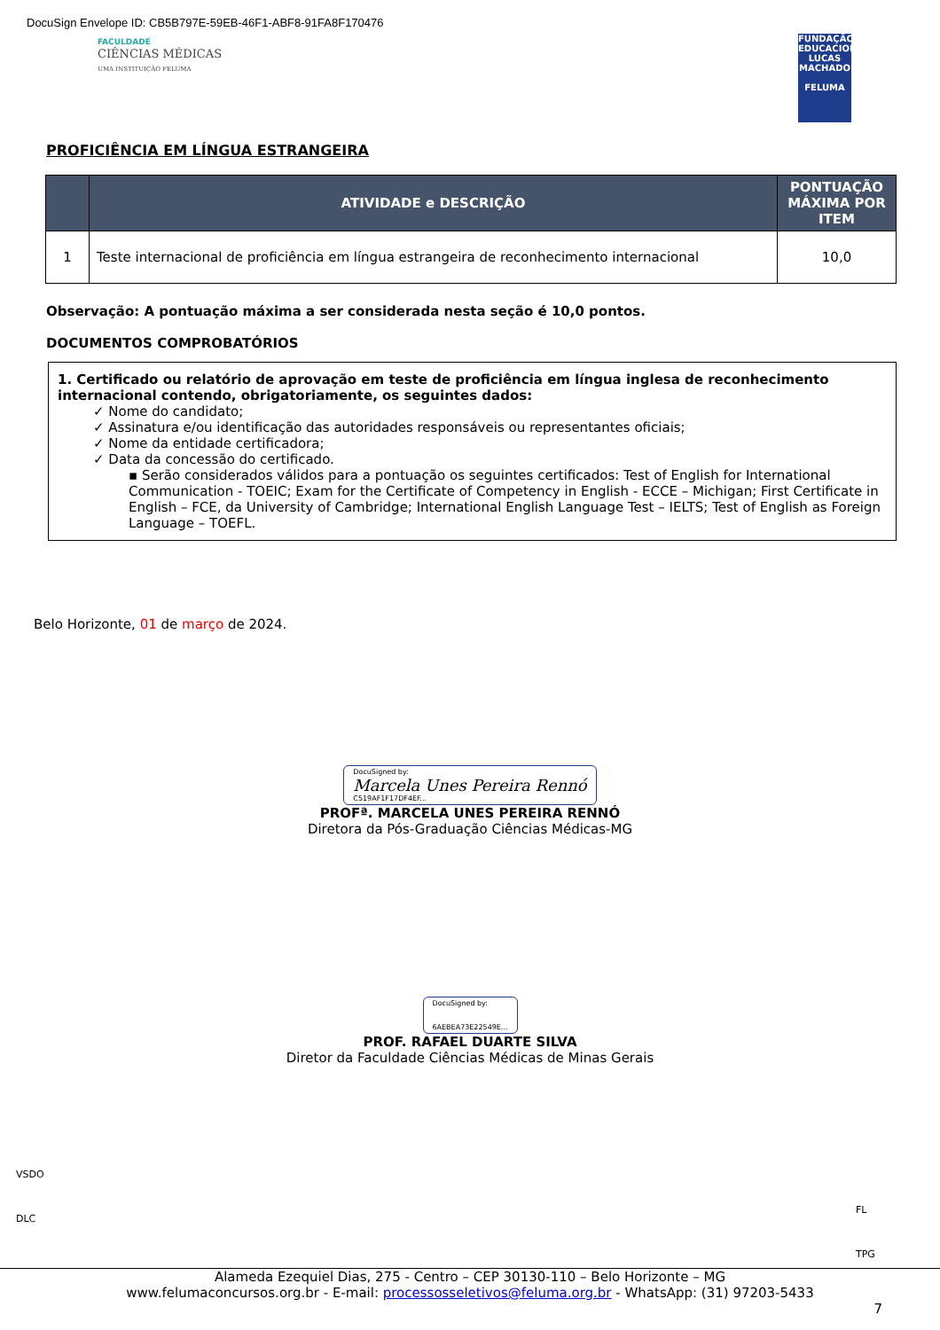DocuSign Envelope ID: CB5B797E-59EB-46F1-ABF8-91FA8F170476
FACULDADE
CIÊNCIAS MÉDICAS
UMA INSTITUIÇÃO FELUMA
FUNDAÇÃO EDUCACIONAL LUCAS MACHADO
FELUMA
PROFICIÊNCIA EM LÍNGUA ESTRANGEIRA
| | ATIVIDADE e DESCRIÇÃO | PONTUAÇÃO MÁXIMA POR ITEM |
| --- | --- | --- |
| 1 | Teste internacional de proficiência em língua estrangeira de reconhecimento internacional | 10,0 |
Observação: A pontuação máxima a ser considerada nesta seção é 10,0 pontos.
DOCUMENTOS COMPROBATÓRIOS
1. Certificado ou relatório de aprovação em teste de proficiência em língua inglesa de reconhecimento internacional contendo, obrigatoriamente, os seguintes dados:
✓ Nome do candidato;
✓ Assinatura e/ou identificação das autoridades responsáveis ou representantes oficiais;
✓ Nome da entidade certificadora;
✓ Data da concessão do certificado.
▪ Serão considerados válidos para a pontuação os seguintes certificados: Test of English for International Communication - TOEIC; Exam for the Certificate of Competency in English - ECCE – Michigan; First Certificate in English – FCE, da University of Cambridge; International English Language Test – IELTS; Test of English as Foreign Language – TOEFL.
Belo Horizonte, 01 de março de 2024.
DocuSigned by:
Marcela Unes Pereira Rennó
C519AF1F17DF4EF...
PROFª. MARCELA UNES PEREIRA RENNÓ
Diretora da Pós-Graduação Ciências Médicas-MG
DocuSigned by:
6AEBEA73E22549E...
PROF. RAFAEL DUARTE SILVA
Diretor da Faculdade Ciências Médicas de Minas Gerais
VSDO
DLC
FL
TPG
Alameda Ezequiel Dias, 275 - Centro – CEP 30130-110 – Belo Horizonte – MG
www.felumaconcursos.org.br - E-mail: processosseletivos@feluma.org.br - WhatsApp: (31) 97203-5433
7